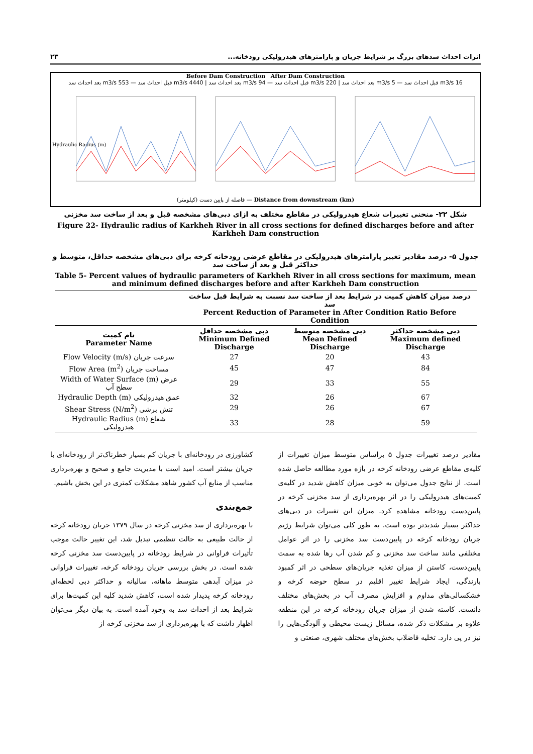اثرات احداث سدهای بزرگ بر شرایط جریان و پارامترهای هیدرولیکی رودخانه... ۲۳
Before Dam Construction After Dam Construction
16 m3/s قبل احداث سد — 5 m3/s بعد احداث سد | 220 m3/s قبل احداث سد — 94 m3/s بعد احداث سد | 4440 m3/s قبل احداث سد — 553 m3/s بعد احداث سد
Hydraulic Radius (m)
فاصله از پایین دست (کیلومتر) — Distance from downstream (km)
شکل ۲۲- منحنی تغییرات شعاع هیدرولیکی در مقاطع مختلف به ازای دبی‌های مشخصه قبل و بعد از ساخت سد مخزنی
Figure 22- Hydraulic radius of Karkheh River in all cross sections for defined discharges before and after Karkheh Dam construction
جدول ۵- درصد مقادیر تغییر پارامترهای هیدرولیکی در مقاطع عرضی رودخانه کرخه برای دبی‌های مشخصه حداقل، متوسط و حداکثر قبل و بعد از ساخت سد
Table 5- Percent values of hydraulic parameters of Karkheh River in all cross sections for maximum, mean and minimum defined discharges before and after Karkheh Dam construction
| | درصد میزان کاهش کمیت در شرایط بعد از ساخت سد نسبت به شرایط قبل ساخت سد Percent Reduction of Parameter in After Condition Ratio Before Condition | | |
| --- | --- | --- | --- |
| نام کمیت Parameter Name | دبی مشخصه حداقل Minimum Defined Discharge | دبی مشخصه متوسط Mean Defined Discharge | دبی مشخصه حداکثر Maximum defined Discharge |
| Flow Velocity (m/s) سرعت جریان | 27 | 20 | 43 |
| Flow Area (m<sup>2</sup>) مساحت جریان | 45 | 47 | 84 |
| Width of Water Surface (m) عرض سطح آب | 29 | 33 | 55 |
| Hydraulic Depth (m) عمق هیدرولیکی | 32 | 26 | 67 |
| Shear Stress (N/m<sup>2</sup>) تنش برشی | 29 | 26 | 67 |
| Hydraulic Radius (m) شعاع هیدرولیکی | 33 | 28 | 59 |
مقادیر درصد تغییرات جدول ۵ براساس متوسط میزان تغییرات از کلیه‌ی مقاطع عرضی رودخانه کرخه در بازه مورد مطالعه حاصل شده است. از نتایج جدول می‌توان به خوبی میزان کاهش شدید در کلیه‌ی کمیت‌های هیدرولیکی را در اثر بهره‌برداری از سد مخزنی کرخه در پایین‌دست رودخانه مشاهده کرد. میزان این تغییرات در دبی‌های حداکثر بسیار شدیدتر بوده است. به طور کلی می‌توان شرایط رژیم جریان رودخانه کرخه در پایین‌دست سد مخزنی را در اثر عوامل مختلفی مانند ساخت سد مخزنی و کم شدن آب رها شده به سمت پایین‌دست، کاستن از میزان تغذیه جریان‌های سطحی در اثر کمبود بارندگی، ایجاد شرایط تغییر اقلیم در سطح حوضه کرخه و خشکسالی‌های مداوم و افزایش مصرف آب در بخش‌های مختلف دانست. کاسته شدن از میزان جریان رودخانه کرخه در این منطقه علاوه بر مشکلات ذکر شده، مسائل زیست محیطی و آلودگی‌هایی را نیز در پی دارد. تخلیه فاضلاب بخش‌های مختلف شهری، صنعتی و
کشاورزی در رودخانه‌ای با جریان کم بسیار خطرناک‌تر از رودخانه‌ای با جریان بیشتر است. امید است با مدیریت جامع و صحیح و بهره‌برداری مناسب از منابع آب کشور شاهد مشکلات کمتری در این بخش باشیم.
جمع‌بندی
با بهره‌برداری از سد مخزنی کرخه در سال ۱۳۷۹ جریان رودخانه کرخه از حالت طبیعی به حالت تنظیمی تبدیل شد، این تغییر حالت موجب تأثیرات فراوانی در شرایط رودخانه در پایین‌دست سد مخزنی کرخه شده است. در بخش بررسی جریان رودخانه کرخه، تغییرات فراوانی در میزان آبدهی متوسط ماهانه، سالیانه و حداکثر دبی لحظه‌ای رودخانه کرخه پدیدار شده است، کاهش شدید کلیه این کمیت‌ها برای شرایط بعد از احداث سد به وجود آمده است. به بیان دیگر می‌توان اظهار داشت که با بهره‌برداری از سد مخزنی کرخه از